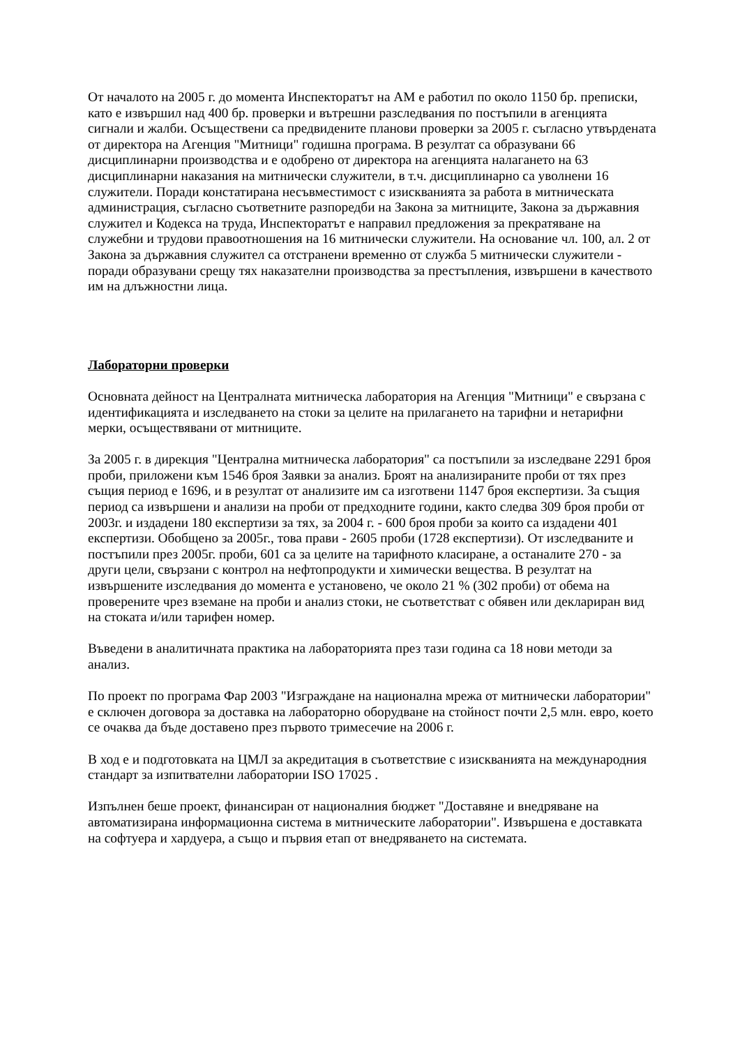От началото на 2005 г. до момента Инспекторатът на АМ е работил по около 1150 бр. преписки, като е извършил над 400 бр. проверки и вътрешни разследвания по постъпили в агенцията сигнали и жалби. Осъществени са предвидените планови проверки за 2005 г. съгласно утвърдената от директора на Агенция "Митници" годишна програма. В резултат са образувани 66 дисциплинарни производства и е одобрено от директора на агенцията налагането на 63 дисциплинарни наказания на митнически служители, в т.ч. дисциплинарно са уволнени 16 служители. Поради констатирана несъвместимост с изискванията за работа в митническата администрация, съгласно съответните разпоредби на Закона за митниците, Закона за държавния служител и Кодекса на труда, Инспекторатът е направил предложения за прекратяване на служебни и трудови правоотношения на 16 митнически служители. На основание чл. 100, ал. 2 от Закона за държавния служител са отстранени временно от служба 5 митнически служители - поради образувани срещу тях наказателни производства за престъпления, извършени в качеството им на длъжностни лица.
Лабораторни проверки
Основната дейност на Централната митническа лаборатория на Агенция "Митници" е свързана с идентификацията и изследването на стоки за целите на прилагането на тарифни и нетарифни мерки, осъществявани от митниците.
За 2005 г. в дирекция "Централна митническа лаборатория" са постъпили за изследване 2291 броя проби, приложени към 1546 броя Заявки за анализ. Броят на анализираните проби от тях през същия период е 1696, и в резултат от анализите им са изготвени 1147 броя експертизи. За същия период са извършени и анализи на проби от предходните години, както следва 309 броя проби от 2003г. и издадени 180 експертизи за тях, за 2004 г. - 600 броя проби за които са издадени 401 експертизи. Обобщено за 2005г., това прави - 2605 проби (1728 експертизи). От изследваните и постъпили през 2005г. проби, 601 са за целите на тарифното класиране, а останалите 270 - за други цели, свързани с контрол на нефтопродукти и химически вещества. В резултат на извършените изследвания до момента е установено, че около 21 % (302 проби) от обема на проверените чрез вземане на проби и анализ стоки, не съответстват с обявен или деклариран вид на стоката и/или тарифен номер.
Въведени в аналитичната практика на лабораторията през тази година са 18 нови методи за анализ.
По проект по програма Фар 2003 "Изграждане на национална мрежа от митнически лаборатории" е сключен договора за доставка на лабораторно оборудване на стойност почти 2,5 млн. евро, което се очаква да бъде доставено през първото тримесечие на 2006 г.
В ход е и подготовката на ЦМЛ за акредитация в съответствие с изискванията на международния стандарт за изпитвателни лаборатории ISO 17025 .
Изпълнен беше проект, финансиран от националния бюджет "Доставяне и внедряване на автоматизирана информационна система в митническите лаборатории". Извършена е доставката на софтуера и хардуера, а също и първия етап от внедряването на системата.